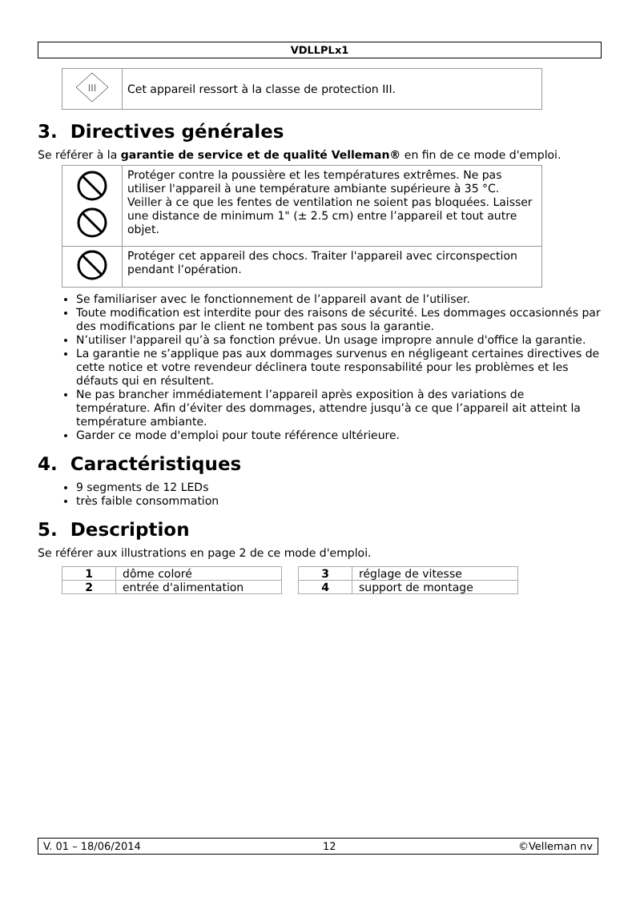VDLLPLx1
| III | Cet appareil ressort à la classe de protection III. |
3. Directives générales
Se référer à la garantie de service et de qualité Velleman® en fin de ce mode d'emploi.
| | Protéger contre la poussière et les températures extrêmes. Ne pas utiliser l'appareil à une température ambiante supérieure à 35 °C. Veiller à ce que les fentes de ventilation ne soient pas bloquées. Laisser une distance de minimum 1" (± 2.5 cm) entre l’appareil et tout autre objet. |
| | Protéger cet appareil des chocs. Traiter l'appareil avec circonspection pendant l’opération. |
Se familiariser avec le fonctionnement de l’appareil avant de l’utiliser.
Toute modification est interdite pour des raisons de sécurité. Les dommages occasionnés par des modifications par le client ne tombent pas sous la garantie.
N’utiliser l'appareil qu’à sa fonction prévue. Un usage impropre annule d'office la garantie.
La garantie ne s’applique pas aux dommages survenus en négligeant certaines directives de cette notice et votre revendeur déclinera toute responsabilité pour les problèmes et les défauts qui en résultent.
Ne pas brancher immédiatement l’appareil après exposition à des variations de température. Afin d’éviter des dommages, attendre jusqu’à ce que l’appareil ait atteint la température ambiante.
Garder ce mode d'emploi pour toute référence ultérieure.
4. Caractéristiques
9 segments de 12 LEDs
très faible consommation
5. Description
Se référer aux illustrations en page 2 de ce mode d'emploi.
| 1 | dôme coloré |
| 2 | entrée d'alimentation |
| 3 | réglage de vitesse |
| 4 | support de montage |
V. 01 – 18/06/2014 12 ©Velleman nv